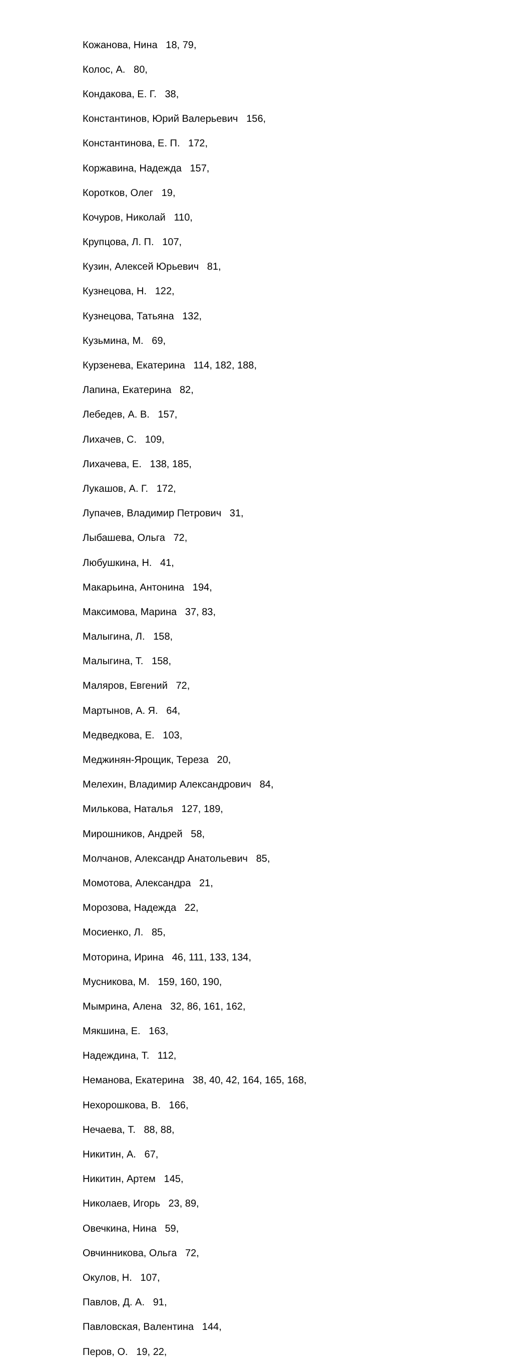Кожанова, Нина 18, 79,
Колос, А. 80,
Кондакова, Е. Г. 38,
Константинов, Юрий Валерьевич 156,
Константинова, Е. П. 172,
Коржавина, Надежда 157,
Коротков, Олег 19,
Кочуров, Николай 110,
Крупцова, Л. П. 107,
Кузин, Алексей Юрьевич 81,
Кузнецова, Н. 122,
Кузнецова, Татьяна 132,
Кузьмина, М. 69,
Курзенева, Екатерина 114, 182, 188,
Лапина, Екатерина 82,
Лебедев, А. В. 157,
Лихачев, С. 109,
Лихачева, Е. 138, 185,
Лукашов, А. Г. 172,
Лупачев, Владимир Петрович 31,
Лыбашева, Ольга 72,
Любушкина, Н. 41,
Макарьина, Антонина 194,
Максимова, Марина 37, 83,
Малыгина, Л. 158,
Малыгина, Т. 158,
Маляров, Евгений 72,
Мартынов, А. Я. 64,
Медведкова, Е. 103,
Меджинян-Ярощик, Тереза 20,
Мелехин, Владимир Александрович 84,
Милькова, Наталья 127, 189,
Мирошников, Андрей 58,
Молчанов, Александр Анатольевич 85,
Момотова, Александра 21,
Морозова, Надежда 22,
Мосиенко, Л. 85,
Моторина, Ирина 46, 111, 133, 134,
Мусникова, М. 159, 160, 190,
Мымрина, Алена 32, 86, 161, 162,
Мякшина, Е. 163,
Надеждина, Т. 112,
Неманова, Екатерина 38, 40, 42, 164, 165, 168,
Нехорошкова, В. 166,
Нечаева, Т. 88, 88,
Никитин, А. 67,
Никитин, Артем 145,
Николаев, Игорь 23, 89,
Овечкина, Нина 59,
Овчинникова, Ольга 72,
Окулов, Н. 107,
Павлов, Д. А. 91,
Павловская, Валентина 144,
Перов, О. 19, 22,